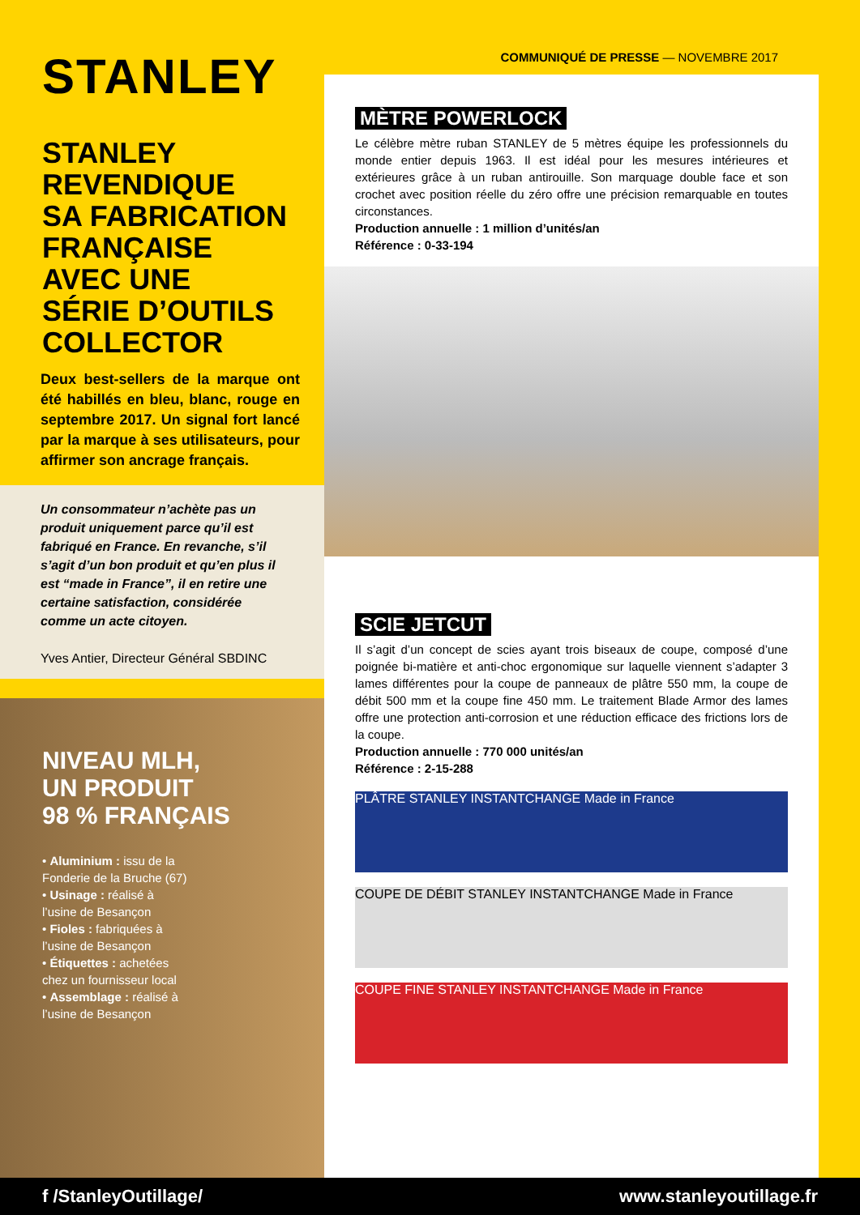STANLEY
STANLEY
REVENDIQUE
SA FABRICATION
FRANÇAISE
AVEC UNE
SÉRIE D’OUTILS
COLLECTOR
Deux best-sellers de la marque ont été habillés en bleu, blanc, rouge en septembre 2017. Un signal fort lancé par la marque à ses utilisateurs, pour affirmer son ancrage français.
Un consommateur n’achète pas un produit uniquement parce qu’il est fabriqué en France. En revanche, s’il s’agit d’un bon produit et qu’en plus il est “made in France”, il en retire une certaine satisfaction, considérée comme un acte citoyen.
Yves Antier, Directeur Général SBDINC
NIVEAU MLH,
UN PRODUIT
98 % FRANÇAIS
• Aluminium : issu de la Fonderie de la Bruche (67)
• Usinage : réalisé à l’usine de Besançon
• Fioles : fabriquées à l’usine de Besançon
• Étiquettes : achetées chez un fournisseur local
• Assemblage : réalisé à l’usine de Besançon
COMMUNIQUÉ DE PRESSE — NOVEMBRE 2017
MÈTRE POWERLOCK
Le célèbre mètre ruban STANLEY de 5 mètres équipe les professionnels du monde entier depuis 1963. Il est idéal pour les mesures intérieures et extérieures grâce à un ruban antirouille. Son marquage double face et son crochet avec position réelle du zéro offre une précision remarquable en toutes circonstances.
Production annuelle : 1 million d’unités/an
Référence : 0-33-194
SCIE JETCUT
Il s’agit d’un concept de scies ayant trois biseaux de coupe, composé d’une poignée bi-matière et anti-choc ergonomique sur laquelle viennent s’adapter 3 lames différentes pour la coupe de panneaux de plâtre 550 mm, la coupe de débit 500 mm et la coupe fine 450 mm. Le traitement Blade Armor des lames offre une protection anti-corrosion et une réduction efficace des frictions lors de la coupe.
Production annuelle : 770 000 unités/an
Référence : 2-15-288
PLÂTRE STANLEY INSTANTCHANGE Made in France
COUPE DE DÉBIT STANLEY INSTANTCHANGE Made in France
COUPE FINE STANLEY INSTANTCHANGE Made in France
f /StanleyOutillage/ www.stanleyoutillage.fr